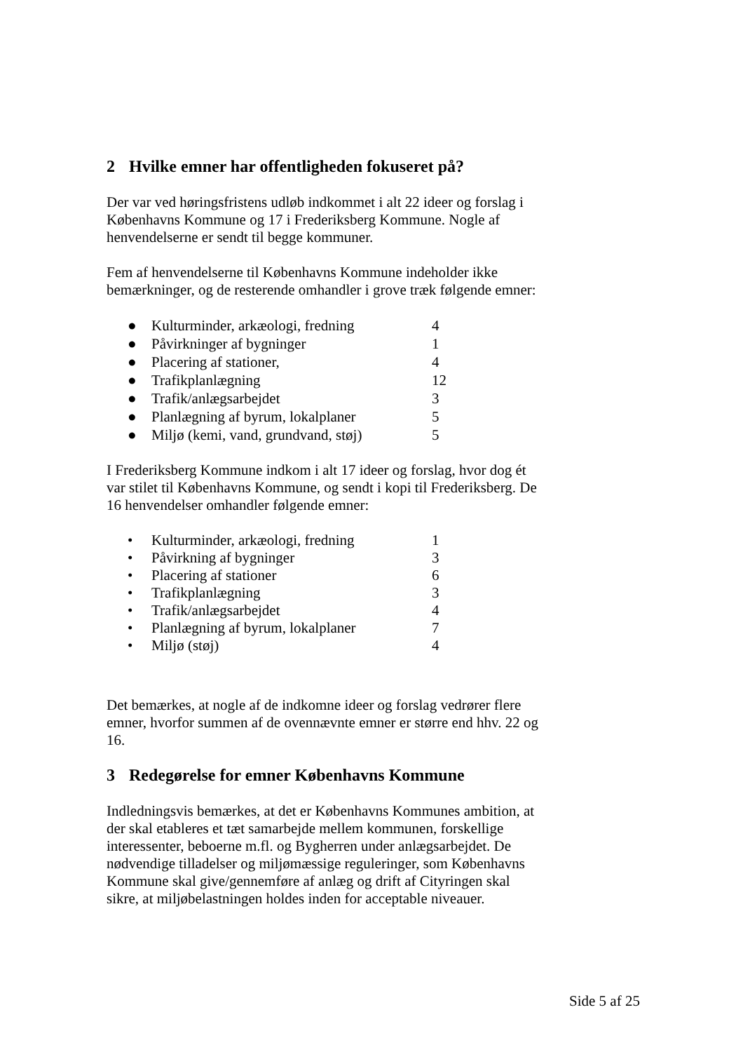2 Hvilke emner har offentligheden fokuseret på?
Der var ved høringsfristens udløb indkommet i alt 22 ideer og forslag i Københavns Kommune og 17 i Frederiksberg Kommune. Nogle af henvendelserne er sendt til begge kommuner.
Fem af henvendelserne til Københavns Kommune indeholder ikke bemærkninger, og de resterende omhandler i grove træk følgende emner:
● Kulturminder, arkæologi, fredning 4
● Påvirkninger af bygninger 1
● Placering af stationer, 4
● Trafikplanlægning 12
● Trafik/anlægsarbejdet 3
● Planlægning af byrum, lokalplaner 5
● Miljø (kemi, vand, grundvand, støj) 5
I Frederiksberg Kommune indkom i alt 17 ideer og forslag, hvor dog ét var stilet til Københavns Kommune, og sendt i kopi til Frederiksberg. De 16 henvendelser omhandler følgende emner:
• Kulturminder, arkæologi, fredning 1
• Påvirkning af bygninger 3
• Placering af stationer 6
• Trafikplanlægning 3
• Trafik/anlægsarbejdet 4
• Planlægning af byrum, lokalplaner 7
• Miljø (støj) 4
Det bemærkes, at nogle af de indkomne ideer og forslag vedrører flere emner, hvorfor summen af de ovennævnte emner er større end hhv. 22 og 16.
3 Redegørelse for emner Københavns Kommune
Indledningsvis bemærkes, at det er Københavns Kommunes ambition, at der skal etableres et tæt samarbejde mellem kommunen, forskellige interessenter, beboerne m.fl. og Bygherren under anlægsarbejdet. De nødvendige tilladelser og miljømæssige reguleringer, som Københavns Kommune skal give/gennemføre af anlæg og drift af Cityringen skal sikre, at miljøbelastningen holdes inden for acceptable niveauer.
Side 5 af 25